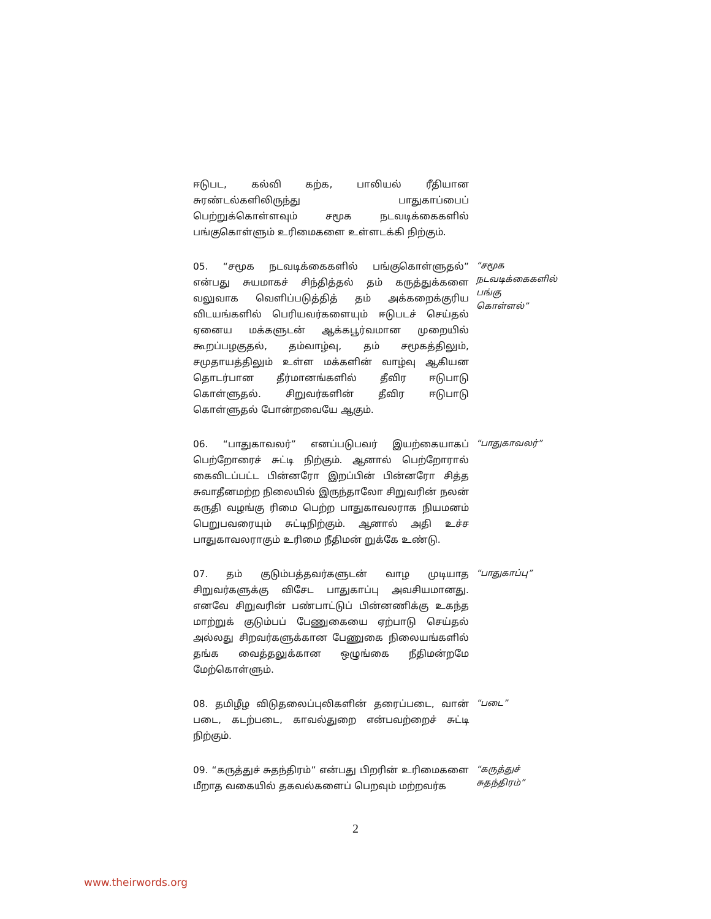ஈடுபட, கல்வி கற்க, பாலியல் ரீதியான சுரண்டல்களிலிருந்து பாதுகாப்பைப் பெற்றுக்கொள்ளவும் சமூக நடவடிக்கைகளில் பங்குகொள்ளும் உரிமைகளை உள்ளடக்கி நிற்கும்.
05. “சமூக நடவடிக்கைகளில் பங்குகொள்ளுதல்” என்பது சுயமாகச் சிந்தித்தல் தம் கருத்துக்களை வலுவாக வெளிப்படுத்தித் தம் அக்கறைக்குரிய விடயங்களில் பெரியவர்களையும் ஈடுபடச் செய்தல் ஏனைய மக்களுடன் ஆக்கபூர்வமான முறையில் கூறப்பழகுதல், தம்வாழ்வு, தம் சமூகத்திலும், சமுதாயத்திலும் உள்ள மக்களின் வாழ்வு ஆகியன தொடர்பான தீர்மானங்களில் தீவிர ஈடுபாடு கொள்ளுதல். சிறுவர்களின் தீவிர ஈடுபாடு கொள்ளுதல் போன்றவையே ஆகும்.
“சமூக நடவடிக்கைகளில் பங்கு கொள்ளல்”
06. “பாதுகாவலர்” எனப்படுபவர் இயற்கையாகப் பெற்றோரைச் சுட்டி நிற்கும். ஆனால் பெற்றோரால் கைவிடப்பட்ட பின்னரோ இறப்பின் பின்னரோ சித்த சுவாதீனமற்ற நிலையில் இருந்தாலோ சிறுவரின் நலன் கருதி வழங்கு ரிமை பெற்ற பாதுகாவலராக நியமனம் பெறுபவரையும் சுட்டிநிற்கும். ஆனால் அதி உச்ச பாதுகாவலராகும் உரிமை நீதிமன் றுக்கே உண்டு.
“பாதுகாவலர்”
07. தம் குடும்பத்தவர்களுடன் வாழ முடியாத சிறுவர்களுக்கு விசேட பாதுகாப்பு அவசியமானது. எனவே சிறுவரின் பண்பாட்டுப் பின்னணிக்கு உகந்த மாற்றுக் குடும்பப் பேணுகையை ஏற்பாடு செய்தல் அல்லது சிறவர்களுக்கான பேணுகை நிலையங்களில் தங்க வைத்தலுக்கான ஒழுங்கை நீதிமன்றமே மேற்கொள்ளும்.
“பாதுகாப்பு”
08. தமிழீழ விடுதலைப்புலிகளின் தரைப்படை, வான் படை, கடற்படை, காவல்துறை என்பவற்றைச் சுட்டி நிற்கும்.
“படை”
09. “கருத்துச் சுதந்திரம்” என்பது பிறரின் உரிமைகளை மீறாத வகையில் தகவல்களைப் பெறவும் மற்றவர்க
“கருத்துச் சுதந்திரம்”
2
www.theirwords.org